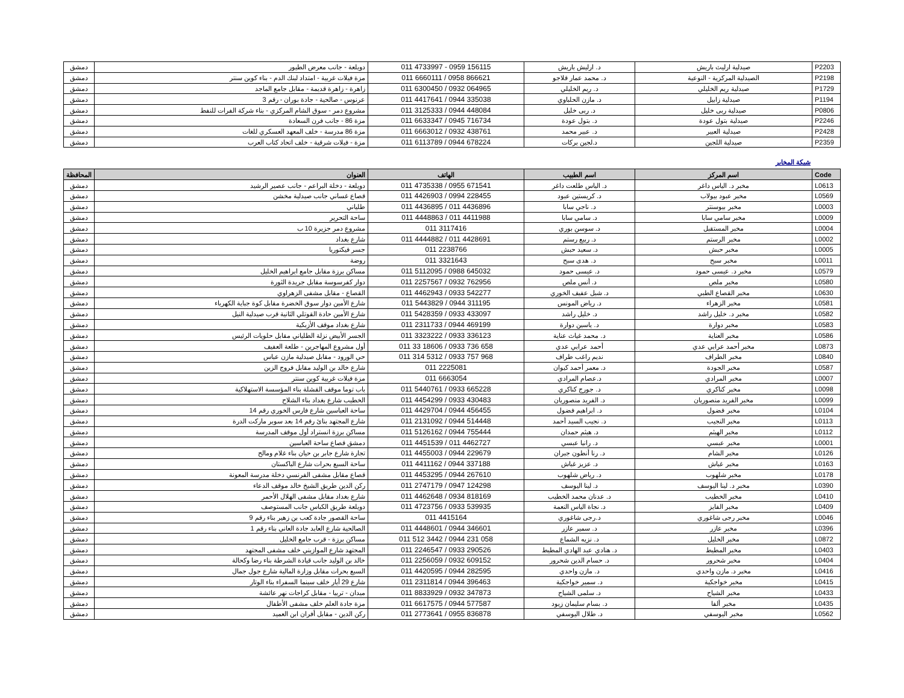| P2203 | صيدلية ارليث باريش | د. ارليش باريش | 011 4733997 - 0959 156115 | دويلعة - جانب معرض الطيور | دمشق |
| P2198 | الصيدلية المركزية - النوعية | د. محمد عمار قلاجو | 011 6660111 / 0958 866621 | مزة فيلات غربية - امتداد لبنك الدم - بناء كوين سنتر | دمشق |
| P1729 | صيدلية ريم الخليلي | د. ريم الخليلي | 011 6300450 / 0932 064965 | زاهرة - زاهرة قديمة - مقابل جامع الماجد | دمشق |
| P1194 | صيدلية زابيل | د. مازن الحلباوي | 011 4417641 / 0944 335038 | عرنوس - صالحية - جادة بوران - رقم 3 | دمشق |
| P0806 | صيدلية ربى خليل | د. ربى خليل | 011 3125333 / 0944 448084 | مشروع دمر - سوق الشام المركزي - بناء شركة الفرات للنفط | دمشق |
| P2246 | صيدلية بتول عودة | د. بتول عودة | 011 6633347 / 0945 716734 | مزة 86 - جانب فرن السعادة | دمشق |
| P2428 | صيدلية العبير | د. عبير محمد | 011 6663012 / 0932 438761 | مزة 86 مدرسة - خلف المعهد العسكري للغات | دمشق |
| P2359 | صيدلية اللجين | د.لجين بركات | 011 6113789 / 0944 678224 | مزة - فيلات شرقية - خلف اتحاد كتاب العرب | دمشق |
شبكة المخابر
| Code | اسم المركز | اسم الطبيب | الهاتف | العنوان | المحافظة |
| --- | --- | --- | --- | --- | --- |
| L0613 | مخبر د. الياس داغر | د. الياس طلعت داغر | 011 4735338 / 0955 671541 | دويلعة - دخلة البراعم - جانب عصير الرشيد | دمشق |
| L0569 | مخبر عبود بيولاب | د. كريستين عبود | 011 4426903 / 0994 228455 | قصاع غساني جانب صيدلية مخشن | دمشق |
| L0003 | مخبر بيوسنتر | د. ناجي سابا | 011 4436895 / 011 4436896 | طلياني | دمشق |
| L0009 | مخبر سامي سابا | د. سامي سابا | 011 4448863 / 011 4411988 | ساحة التحرير | دمشق |
| L0004 | مخبر المستقبل | د. سوسن بوري | 011 3117416 | مشروع دمر جزيرة 10 ب | دمشق |
| L0002 | مخبر الرستم | د. ربيع رستم | 011 4444882 / 011 4428691 | شارع بغداد | دمشق |
| L0005 | مخبر حبش | د. سعيد حبش | 011 2238766 | جسر فيكتوريا | دمشق |
| L0011 | مخبر سبح | د. هدى سبح | 011 3321643 | روضة | دمشق |
| L0579 | مخبر د. عيسى حمود | د. عيسى حمود | 011 5112095 / 0988 645032 | مساكن برزة مقابل جامع ابراهيم الخليل | دمشق |
| L0580 | مخبر ملص | د. أنس ملص | 011 2257567 / 0932 762956 | دوار كفرسوسة مقابل جريدة الثورة | دمشق |
| L0630 | مخبر القصاع الطبي | د. شبل عفيف الخوري | 011 4462943 / 0933 542277 | القصاع - مقابل مشفى الزهراوي | دمشق |
| L0581 | مخبر الزهراء | د. رياض المونس | 011 5443829 / 0944 311195 | شارع الأمين دوار سوق الخضرة مقابل كوة جباية الكهرباء | دمشق |
| L0582 | مخبر د. خليل راشد | د. خليل راشد | 011 5428359 / 0933 433097 | شارع الأمين حادة القوتلي الثانية قرب صيدلية النيل | دمشق |
| L0583 | مخبر دوارة | د. ياسين دوارة | 011 2311733 / 0944 469199 | شارع بغداد موقف الأزبكية | دمشق |
| L0586 | مخبر العناية | د. محمد غياث عناية | 011 3323222 / 0933 336123 | الجسر الأبيض نزلة الطلياني مقابل حلويات الرئيس | دمشق |
| L0873 | مخبر أحمد عرابي عدي | أحمد عرابي عدي | 011 33 18606 / 0933 736 658 | أول مشروع المهاجرين - طلعة العفيف | دمشق |
| L0840 | مخبر الطراف | نديم راغب طراف | 011 314 5312 / 0933 757 968 | حي الورود - مقابل صيدلية مازن عباس | دمشق |
| L0587 | مخبر الجودة | د. معمر أحمد كيوان | 011 2225081 | شارع خالد بن الوليد مقابل فروج الزين | دمشق |
| L0007 | مخبر المرادي | د.عصام المرادي | 011 6663054 | مزة فيلات غربية كوين سنتر | دمشق |
| L0098 | مخبر كناكري | د. جورج كناكري | 011 5440761 / 0933 665228 | باب توما موقف القشلة بناء المؤسسة الاستهلاكية | دمشق |
| L0099 | مخبر الفريد منصوريان | د. الفريد منصوريان | 011 4454299 / 0933 430483 | الخطيب شارع بغداد بناء الشلاح | دمشق |
| L0104 | مخبر فضول | د. ابراهيم فضول | 011 4429704 / 0944 456455 | ساحة العباسين شارع فارس الخوري رقم 14 | دمشق |
| L0113 | مخبر النجيب | د. نجيب السيد أحمد | 011 2131092 / 0944 514448 | شارع المجتهد بنائ رقم 14 بعد سوبر ماركت الدرة | دمشق |
| L0112 | مخبر الهيثم | د. هيثم حمدان | 011 5126162 / 0944 755444 | مساكن برزة انستراد أول موقف المدرسة | دمشق |
| L0001 | مخبر عبسي | د. رانيا عبسي | 011 4451539 / 011 4462727 | دمشق قصاع ساحة العباسين | دمشق |
| L0126 | مخبر الشام | د. رنا أنطون جبران | 011 4455003 / 0944 229679 | تجارة شارع جابر بن حيان بناء غلام ومالح | دمشق |
| L0163 | مخبر غباش | د. عزيز غباش | 011 4411162 / 0944 337188 | ساحة السبع بحرات شارع الباكستان | دمشق |
| L0178 | مخبر شلهوب | د. رياض شلهوب | 011 4453295 / 0944 267610 | قصاع مقابل مشفى الفرنسي دخلة مدرسة المعونة | دمشق |
| L0390 | مخبر د. لينا اليوسف | د. لينا اليوسف | 011 2747179 / 0947 124298 | ركن الدين طريق الشيخ خالد موقف الدعاء | دمشق |
| L0410 | مخبر الخطيب | د. عدنان محمد الخطيب | 011 4462648 / 0934 818169 | شارع بغداد مقابل مشفى الهلال الأحمر | دمشق |
| L0409 | مخبر الفايز | د. نجاة الياس النعمة | 011 4723756 / 0933 539935 | دويلعة طريق الكباس جانب المستوصف | دمشق |
| L0046 | مخبر رجى شاغوري | د.رجى شاغوري | 011 4415164 | ساحة القصور جادة كعب بن زهير بناء رقم 9 | دمشق |
| L0396 | مخبر عازر | د. سمير عازر | 011 4448601 / 0944 346601 | الصالحية شارع العابد جادة العاني بناء رقم 1 | دمشق |
| L0872 | مخبر الخليل | د. نزيه الشماع | 011 512 3442 / 0944 231 058 | مساكن برزة - قرب جامع الخليل | دمشق |
| L0403 | مخبر المطيط | د. هنادي عبد الهادي المطيط | 011 2246547 / 0933 290526 | المجتهد شارع الموازيني خلف مشفى المجتهد | دمشق |
| L0404 | مخبر شحرور | د. حسام الدين شحرور | 011 2256059 / 0932 609152 | خالد بن الوليد جانب قيادة الشرطة بناء رضا وكحالة | دمشق |
| L0416 | مخبر د. مازن واحدي | د. مازن واحدي | 011 4420595 / 0944 282595 | السبع بحرات مقابل وزارة المالية شارع جول جمال | دمشق |
| L0415 | مخبر خواجكية | د. سمير خواجكية | 011 2311814 / 0944 396463 | شارع 29 أيار خلف سينما السفراء بناء الوتار | دمشق |
| L0433 | مخبر الشياح | د. سلمى الشياح | 011 8833929 / 0932 347873 | ميدان - تربيا - مقابل كراجات نهر عائشة | دمشق |
| L0435 | مخبر ألفا | د. بسام سليمان زيود | 011 6617575 / 0944 577587 | مزة جادة العلم خلف مشفى الأطفال | دمشق |
| L0562 | مخبر اليوسفي | د. طلال اليوسفي | 011 2773641 / 0955 836878 | ركن الدين - مقابل أفران ابن العميد | دمشق |